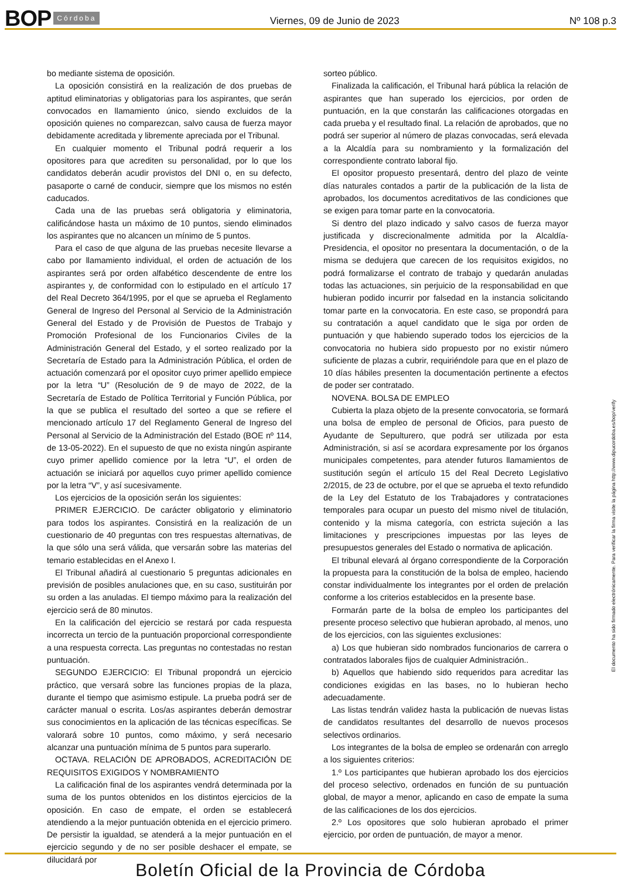BOP Córdoba Viernes, 09 de Junio de 2023 Nº 108 p.3
bo mediante sistema de oposición.
La oposición consistirá en la realización de dos pruebas de aptitud eliminatorias y obligatorias para los aspirantes, que serán convocados en llamamiento único, siendo excluidos de la oposición quienes no comparezcan, salvo causa de fuerza mayor debidamente acreditada y libremente apreciada por el Tribunal.
En cualquier momento el Tribunal podrá requerir a los opositores para que acrediten su personalidad, por lo que los candidatos deberán acudir provistos del DNI o, en su defecto, pasaporte o carné de conducir, siempre que los mismos no estén caducados.
Cada una de las pruebas será obligatoria y eliminatoria, calificándose hasta un máximo de 10 puntos, siendo eliminados los aspirantes que no alcancen un mínimo de 5 puntos.
Para el caso de que alguna de las pruebas necesite llevarse a cabo por llamamiento individual, el orden de actuación de los aspirantes será por orden alfabético descendente de entre los aspirantes y, de conformidad con lo estipulado en el artículo 17 del Real Decreto 364/1995, por el que se aprueba el Reglamento General de Ingreso del Personal al Servicio de la Administración General del Estado y de Provisión de Puestos de Trabajo y Promoción Profesional de los Funcionarios Civiles de la Administración General del Estado, y el sorteo realizado por la Secretaría de Estado para la Administración Pública, el orden de actuación comenzará por el opositor cuyo primer apellido empiece por la letra “U” (Resolución de 9 de mayo de 2022, de la Secretaría de Estado de Política Territorial y Función Pública, por la que se publica el resultado del sorteo a que se refiere el mencionado artículo 17 del Reglamento General de Ingreso del Personal al Servicio de la Administración del Estado (BOE nº 114, de 13-05-2022). En el supuesto de que no exista ningún aspirante cuyo primer apellido comience por la letra “U”, el orden de actuación se iniciará por aquellos cuyo primer apellido comience por la letra “V”, y así sucesivamente.
Los ejercicios de la oposición serán los siguientes:
PRIMER EJERCICIO. De carácter obligatorio y eliminatorio para todos los aspirantes. Consistirá en la realización de un cuestionario de 40 preguntas con tres respuestas alternativas, de la que sólo una será válida, que versarán sobre las materias del temario establecidas en el Anexo I.
El Tribunal añadirá al cuestionario 5 preguntas adicionales en previsión de posibles anulaciones que, en su caso, sustituirán por su orden a las anuladas. El tiempo máximo para la realización del ejercicio será de 80 minutos.
En la calificación del ejercicio se restará por cada respuesta incorrecta un tercio de la puntuación proporcional correspondiente a una respuesta correcta. Las preguntas no contestadas no restan puntuación.
SEGUNDO EJERCICIO: El Tribunal propondrá un ejercicio práctico, que versará sobre las funciones propias de la plaza, durante el tiempo que asimismo estipule. La prueba podrá ser de carácter manual o escrita. Los/as aspirantes deberán demostrar sus conocimientos en la aplicación de las técnicas específicas. Se valorará sobre 10 puntos, como máximo, y será necesario alcanzar una puntuación mínima de 5 puntos para superarlo.
OCTAVA. RELACIÓN DE APROBADOS, ACREDITACIÓN DE REQUISITOS EXIGIDOS Y NOMBRAMIENTO
La calificación final de los aspirantes vendrá determinada por la suma de los puntos obtenidos en los distintos ejercicios de la oposición. En caso de empate, el orden se establecerá atendiendo a la mejor puntuación obtenida en el ejercicio primero. De persistir la igualdad, se atenderá a la mejor puntuación en el ejercicio segundo y de no ser posible deshacer el empate, se dilucidará por
sorteo público.
Finalizada la calificación, el Tribunal hará pública la relación de aspirantes que han superado los ejercicios, por orden de puntuación, en la que constarán las calificaciones otorgadas en cada prueba y el resultado final. La relación de aprobados, que no podrá ser superior al número de plazas convocadas, será elevada a la Alcaldía para su nombramiento y la formalización del correspondiente contrato laboral fijo.
El opositor propuesto presentará, dentro del plazo de veinte días naturales contados a partir de la publicación de la lista de aprobados, los documentos acreditativos de las condiciones que se exigen para tomar parte en la convocatoria.
Si dentro del plazo indicado y salvo casos de fuerza mayor justificada y discrecionalmente admitida por la Alcaldía-Presidencia, el opositor no presentara la documentación, o de la misma se dedujera que carecen de los requisitos exigidos, no podrá formalizarse el contrato de trabajo y quedarán anuladas todas las actuaciones, sin perjuicio de la responsabilidad en que hubieran podido incurrir por falsedad en la instancia solicitando tomar parte en la convocatoria. En este caso, se propondrá para su contratación a aquel candidato que le siga por orden de puntuación y que habiendo superado todos los ejercicios de la convocatoria no hubiera sido propuesto por no existir número suficiente de plazas a cubrir, requiriéndole para que en el plazo de 10 días hábiles presenten la documentación pertinente a efectos de poder ser contratado.
NOVENA. BOLSA DE EMPLEO
Cubierta la plaza objeto de la presente convocatoria, se formará una bolsa de empleo de personal de Oficios, para puesto de Ayudante de Sepulturero, que podrá ser utilizada por esta Administración, si así se acordara expresamente por los órganos municipales competentes, para atender futuros llamamientos de sustitución según el artículo 15 del Real Decreto Legislativo 2/2015, de 23 de octubre, por el que se aprueba el texto refundido de la Ley del Estatuto de los Trabajadores y contrataciones temporales para ocupar un puesto del mismo nivel de titulación, contenido y la misma categoría, con estricta sujeción a las limitaciones y prescripciones impuestas por las leyes de presupuestos generales del Estado o normativa de aplicación.
El tribunal elevará al órgano correspondiente de la Corporación la propuesta para la constitución de la bolsa de empleo, haciendo constar individualmente los integrantes por el orden de prelación conforme a los criterios establecidos en la presente base.
Formarán parte de la bolsa de empleo los participantes del presente proceso selectivo que hubieran aprobado, al menos, uno de los ejercicios, con las siguientes exclusiones:
a) Los que hubieran sido nombrados funcionarios de carrera o contratados laborales fijos de cualquier Administración..
b) Aquellos que habiendo sido requeridos para acreditar las condiciones exigidas en las bases, no lo hubieran hecho adecuadamente.
Las listas tendrán validez hasta la publicación de nuevas listas de candidatos resultantes del desarrollo de nuevos procesos selectivos ordinarios.
Los integrantes de la bolsa de empleo se ordenarán con arreglo a los siguientes criterios:
1.º Los participantes que hubieran aprobado los dos ejercicios del proceso selectivo, ordenados en función de su puntuación global, de mayor a menor, aplicando en caso de empate la suma de las calificaciones de los dos ejercicios.
2.º Los opositores que solo hubieran aprobado el primer ejercicio, por orden de puntuación, de mayor a menor.
El documento ha sido firmado electrónicamente. Para verificar la firma visite la página http://www.dipucordoba.es/bop/verify
Boletín Oficial de la Provincia de Córdoba